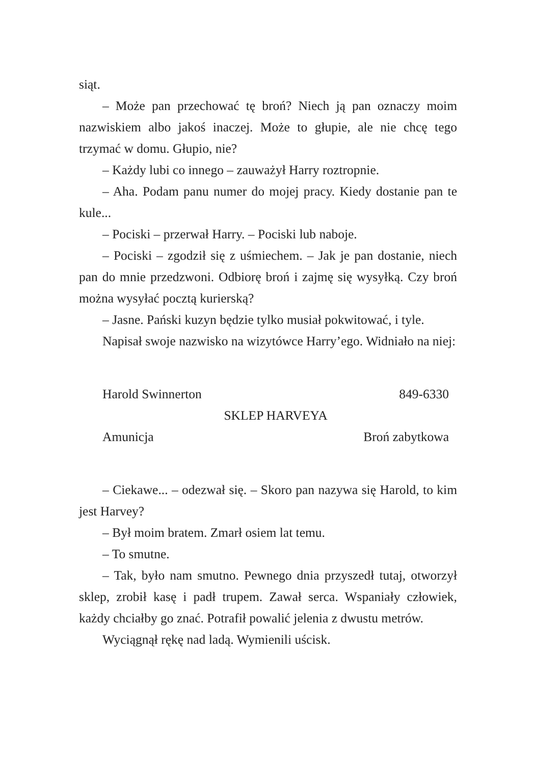siąt.
– Może pan przechować tę broń? Niech ją pan oznaczy moim nazwiskiem albo jakoś inaczej. Może to głupie, ale nie chcę tego trzymać w domu. Głupio, nie?
– Każdy lubi co innego – zauważył Harry roztropnie.
– Aha. Podam panu numer do mojej pracy. Kiedy dostanie pan te kule...
– Pociski – przerwał Harry. – Pociski lub naboje.
– Pociski – zgodził się z uśmiechem. – Jak je pan dostanie, niech pan do mnie przedzwoni. Odbiorę broń i zajmę się wysył­ką. Czy broń można wysyłać pocztą kurierską?
– Jasne. Pański kuzyn będzie tylko musiał pokwitować, i tyle.
Napisał swoje nazwisko na wizytówce Harry’ego. Widniało na niej:
Harold Swinnerton 849-6330
SKLEP HARVEYA
Amunicja Broń zabytkowa
– Ciekawe... – odezwał się. – Skoro pan nazywa się Harold, to kim jest Harvey?
– Był moim bratem. Zmarł osiem lat temu.
– To smutne.
– Tak, było nam smutno. Pewnego dnia przyszedł tutaj, otworzył sklep, zrobił kasę i padł trupem. Zawał serca. Wspa­niały człowiek, każdy chciałby go znać. Potrafił powalić jelenia z dwustu metrów.
Wyciągnął rękę nad ladą. Wymienili uścisk.